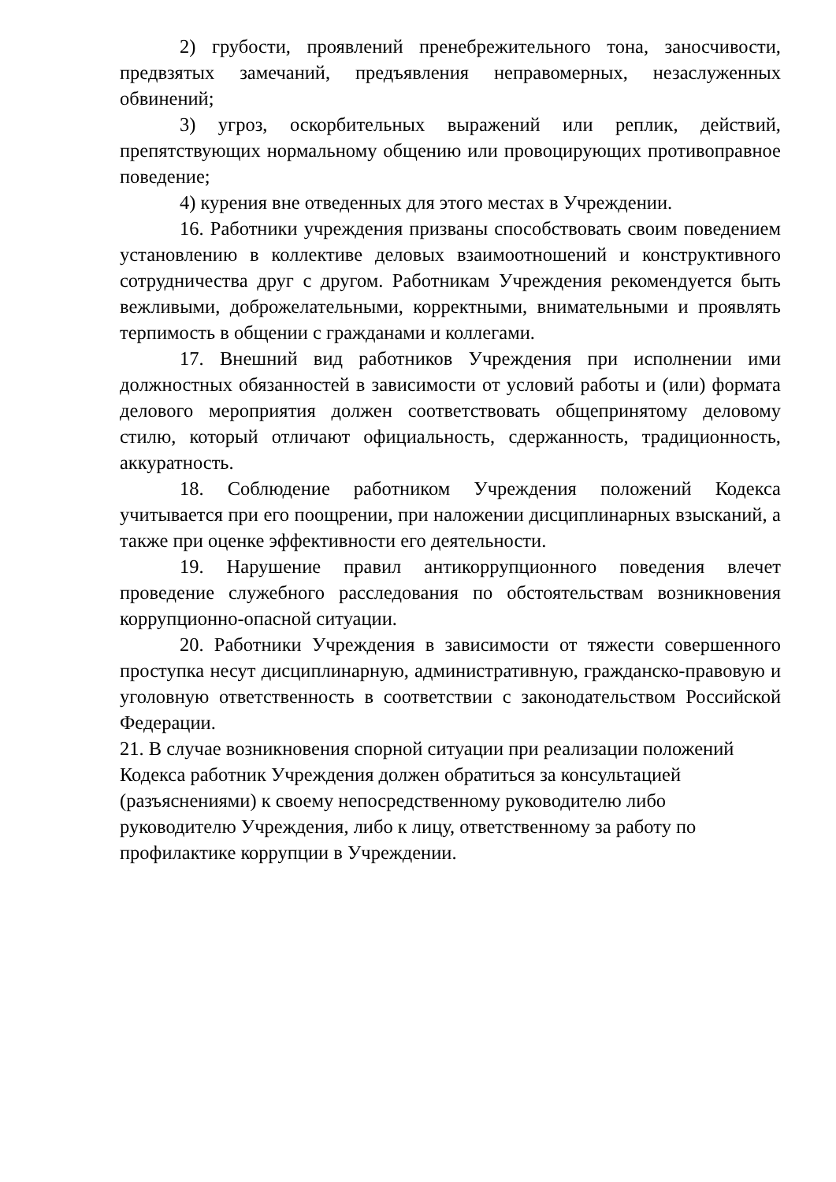2) грубости, проявлений пренебрежительного тона, заносчивости, предвзятых замечаний, предъявления неправомерных, незаслуженных обвинений;
3) угроз, оскорбительных выражений или реплик, действий, препятствующих нормальному общению или провоцирующих противоправное поведение;
4) курения вне отведенных для этого местах в Учреждении.
16. Работники учреждения призваны способствовать своим поведением установлению в коллективе деловых взаимоотношений и конструктивного сотрудничества друг с другом. Работникам Учреждения рекомендуется быть вежливыми, доброжелательными, корректными, внимательными и проявлять терпимость в общении с гражданами и коллегами.
17. Внешний вид работников Учреждения при исполнении ими должностных обязанностей в зависимости от условий работы и (или) формата делового мероприятия должен соответствовать общепринятому деловому стилю, который отличают официальность, сдержанность, традиционность, аккуратность.
18. Соблюдение работником Учреждения положений Кодекса учитывается при его поощрении, при наложении дисциплинарных взысканий, а также при оценке эффективности его деятельности.
19. Нарушение правил антикоррупционного поведения влечет проведение служебного расследования по обстоятельствам возникновения коррупционно-опасной ситуации.
20. Работники Учреждения в зависимости от тяжести совершенного проступка несут дисциплинарную, административную, гражданско-правовую и уголовную ответственность в соответствии с законодательством Российской Федерации.
21. В случае возникновения спорной ситуации при реализации положений
Кодекса работник Учреждения должен обратиться за консультацией
(разъяснениями) к своему непосредственному руководителю либо
руководителю Учреждения, либо к лицу, ответственному за работу по
профилактике коррупции в Учреждении.